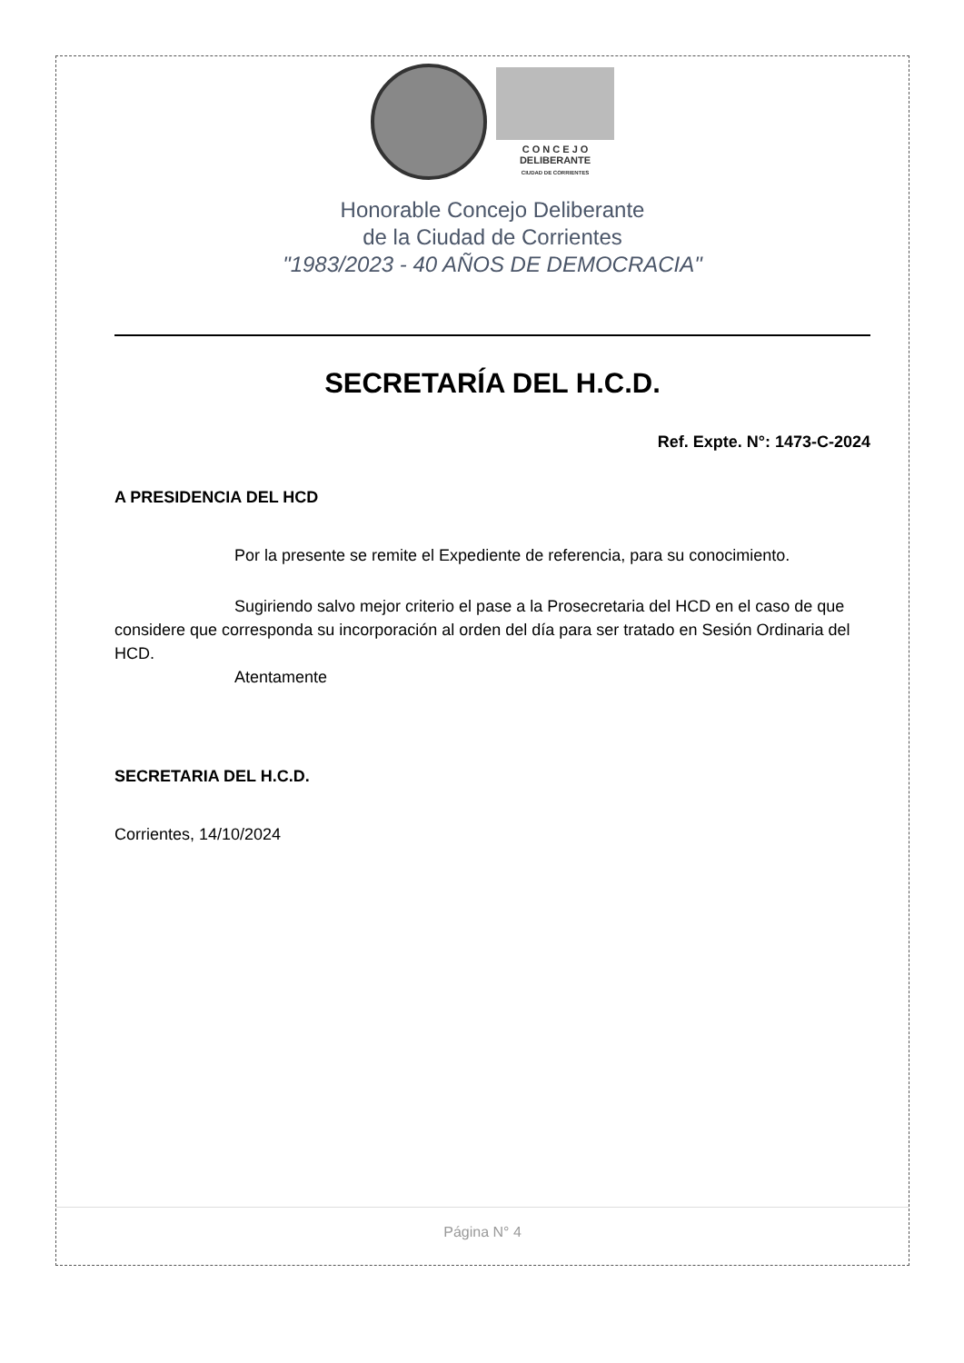C O N C E J O
DELIBERANTE
CIUDAD DE CORRIENTES
Honorable Concejo Deliberante
de la Ciudad de Corrientes
"1983/2023 - 40 AÑOS DE DEMOCRACIA"
SECRETARÍA DEL H.C.D.
Ref. Expte. N°: 1473-C-2024
A PRESIDENCIA DEL HCD
Por la presente se remite el Expediente de referencia, para su conocimiento.
Sugiriendo salvo mejor criterio el pase a la Prosecretaria del HCD en el caso de que considere que corresponda su incorporación al orden del día para ser tratado en Sesión Ordinaria del HCD.
Atentamente
SECRETARIA DEL H.C.D.
Corrientes, 14/10/2024
Página N° 4